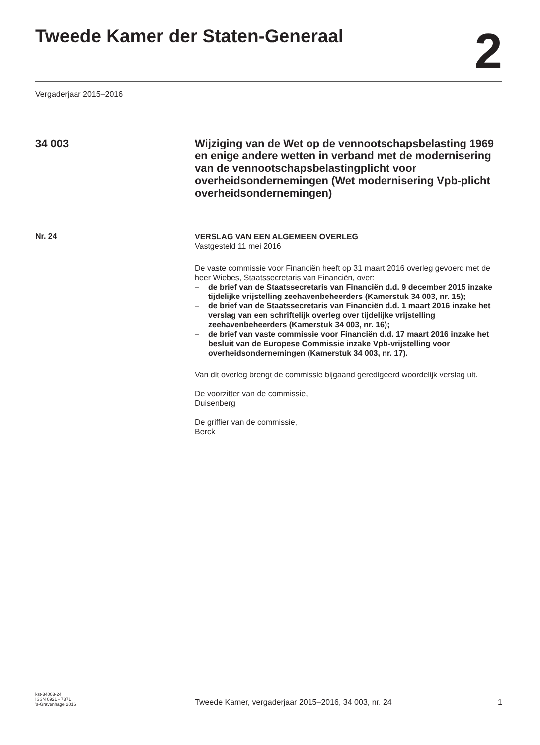Tweede Kamer der Staten-Generaal
2
Vergaderjaar 2015–2016
34 003
Wijziging van de Wet op de vennootschapsbelasting 1969 en enige andere wetten in verband met de modernisering van de vennootschapsbelastingplicht voor overheidsondernemingen (Wet modernisering Vpb-plicht overheidsondernemingen)
Nr. 24
VERSLAG VAN EEN ALGEMEEN OVERLEG
Vastgesteld 11 mei 2016
De vaste commissie voor Financiën heeft op 31 maart 2016 overleg gevoerd met de heer Wiebes, Staatssecretaris van Financiën, over:
– de brief van de Staatssecretaris van Financiën d.d. 9 december 2015 inzake tijdelijke vrijstelling zeehavenbeheerders (Kamerstuk 34 003, nr. 15);
– de brief van de Staatssecretaris van Financiën d.d. 1 maart 2016 inzake het verslag van een schriftelijk overleg over tijdelijke vrijstelling zeehavenbeheerders (Kamerstuk 34 003, nr. 16);
– de brief van vaste commissie voor Financiën d.d. 17 maart 2016 inzake het besluit van de Europese Commissie inzake Vpb-vrijstelling voor overheidsondernemingen (Kamerstuk 34 003, nr. 17).
Van dit overleg brengt de commissie bijgaand geredigeerd woordelijk verslag uit.
De voorzitter van de commissie,
Duisenberg
De griffier van de commissie,
Berck
kst-34003-24
ISSN 0921 - 7371
’s-Gravenhage 2016
Tweede Kamer, vergaderjaar 2015–2016, 34 003, nr. 24 1